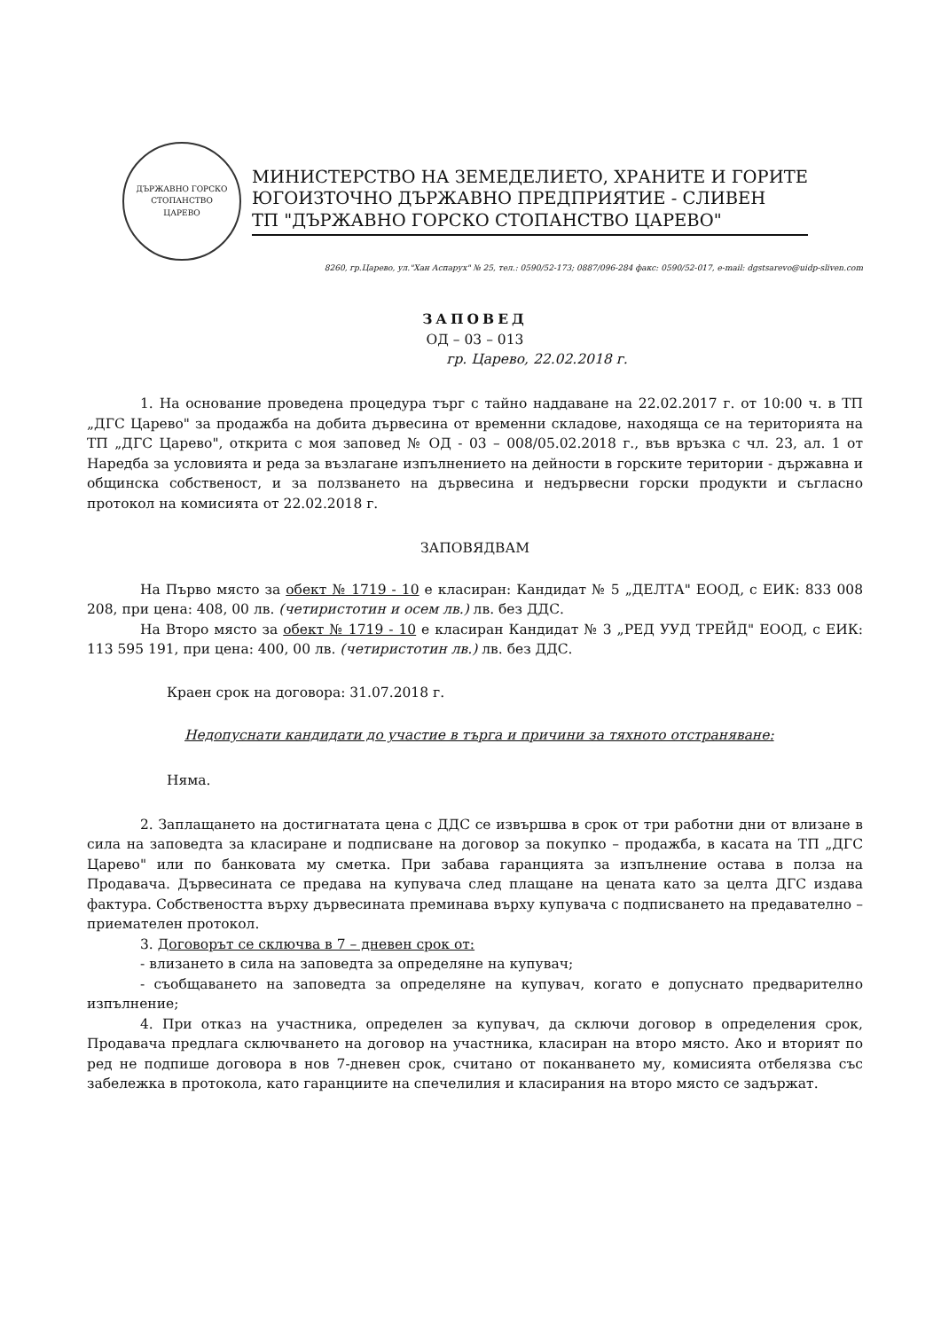ДЪРЖАВНО ГОРСКО СТОПАНСТВО
ЦАРЕВО
МИНИСТЕРСТВО НА ЗЕМЕДЕЛИЕТО, ХРАНИТЕ И ГОРИТЕ
ЮГОИЗТОЧНО ДЪРЖАВНО ПРЕДПРИЯТИЕ - СЛИВЕН
ТП "ДЪРЖАВНО ГОРСКО СТОПАНСТВО ЦАРЕВО"
8260, гр.Царево, ул."Хан Аспарух" № 25, тел.: 0590/52-173; 0887/096-284 факс: 0590/52-017, e-mail: dgstsarevo@uidp-sliven.com
ЗАПОВЕД
ОД – 03 – 013
гр. Царево, 22.02.2018 г.
1. На основание проведена процедура търг с тайно наддаване на 22.02.2017 г. от 10:00 ч. в ТП „ДГС Царево" за продажба на добита дървесина от временни складове, находяща се на територията на ТП „ДГС Царево", открита с моя заповед № ОД - 03 – 008/05.02.2018 г., във връзка с чл. 23, ал. 1 от Наредба за условията и реда за възлагане изпълнението на дейности в горските територии - държавна и общинска собственост, и за ползването на дървесина и недървесни горски продукти и съгласно протокол на комисията от 22.02.2018 г.
ЗАПОВЯДВАМ
На Първо място за обект № 1719 - 10 е класиран: Кандидат № 5 „ДЕЛТА" ЕООД, с ЕИК: 833 008 208, при цена: 408, 00 лв. (четиристотин и осем лв.) лв. без ДДС.
На Второ място за обект № 1719 - 10 е класиран Кандидат № 3 „РЕД УУД ТРЕЙД" ЕООД, с ЕИК: 113 595 191, при цена: 400, 00 лв. (четиристотин лв.) лв. без ДДС.
Краен срок на договора: 31.07.2018 г.
Недопуснати кандидати до участие в търга и причини за тяхното отстраняване:
Няма.
2. Заплащането на достигнатата цена с ДДС се извършва в срок от три работни дни от влизане в сила на заповедта за класиране и подписване на договор за покупко – продажба, в касата на ТП „ДГС Царево" или по банковата му сметка. При забава гаранцията за изпълнение остава в полза на Продавача. Дървесината се предава на купувача след плащане на цената като за целта ДГС издава фактура. Собствеността върху дървесината преминава върху купувача с подписването на предавателно – приемателен протокол.
3. Договорът се сключва в 7 – дневен срок от:
- влизането в сила на заповедта за определяне на купувач;
- съобщаването на заповедта за определяне на купувач, когато е допуснато предварително изпълнение;
4. При отказ на участника, определен за купувач, да сключи договор в определения срок, Продавача предлага сключването на договор на участника, класиран на второ място. Ако и вторият по ред не подпише договора в нов 7-дневен срок, считано от поканването му, комисията отбелязва със забележка в протокола, като гаранциите на спечелилия и класирания на второ място се задържат.